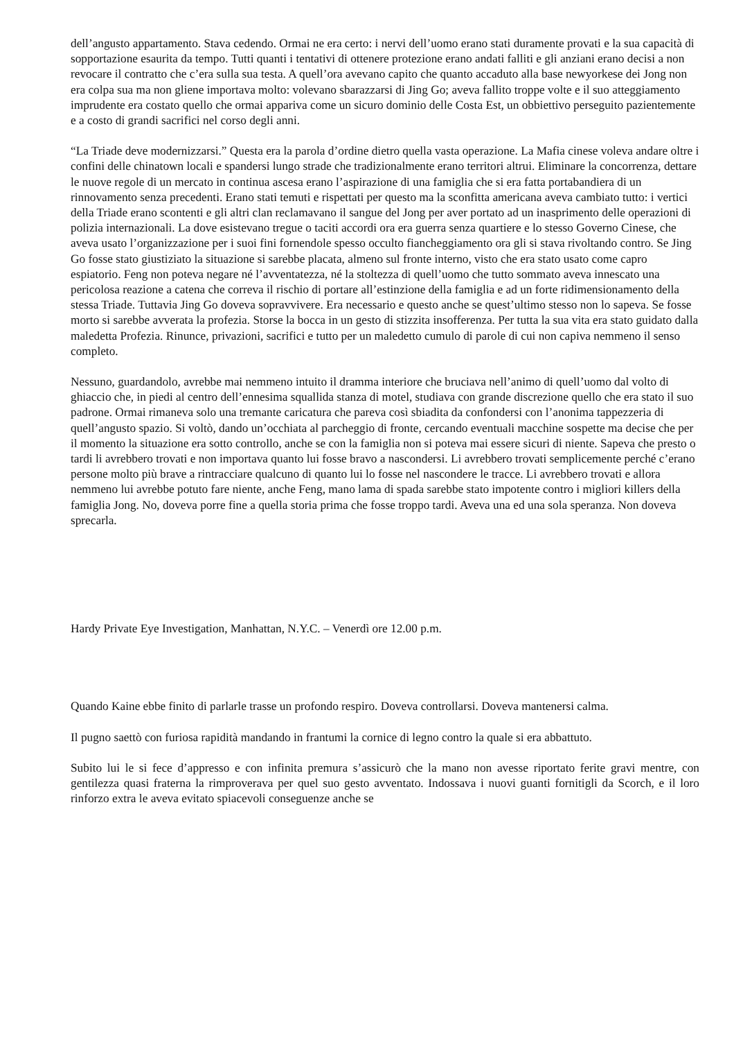dell’angusto appartamento. Stava cedendo. Ormai ne era certo: i nervi dell’uomo erano stati duramente provati e la sua capacità di sopportazione esaurita da tempo. Tutti quanti i tentativi di ottenere protezione erano andati falliti e gli anziani erano decisi a non revocare il contratto che c’era sulla sua testa. A quell’ora avevano capito che quanto accaduto alla base newyorkese dei Jong non era colpa sua ma non gliene importava molto: volevano sbarazzarsi di Jing Go; aveva fallito troppe volte e il suo atteggiamento imprudente era costato quello che ormai appariva come un sicuro dominio delle Costa Est, un obbiettivo perseguito pazientemente e a costo di grandi sacrifici nel corso degli anni.
“La Triade deve modernizzarsi.” Questa era la parola d’ordine dietro quella vasta operazione. La Mafia cinese voleva andare oltre i confini delle chinatown locali e spandersi lungo strade che tradizionalmente erano territori altrui. Eliminare la concorrenza, dettare le nuove regole di un mercato in continua ascesa erano l’aspirazione di una famiglia che si era fatta portabandiera di un rinnovamento senza precedenti. Erano stati temuti e rispettati per questo ma la sconfitta americana aveva cambiato tutto: i vertici della Triade erano scontenti e gli altri clan reclamavano il sangue del Jong per aver portato ad un inasprimento delle operazioni di polizia internazionali. La dove esistevano tregue o taciti accordi ora era guerra senza quartiere e lo stesso Governo Cinese, che aveva usato l’organizzazione per i suoi fini fornendole spesso occulto fiancheggiamento ora gli si stava rivoltando contro. Se Jing Go fosse stato giustiziato la situazione si sarebbe placata, almeno sul fronte interno, visto che era stato usato come capro espiatorio. Feng non poteva negare né l’avventatezza, né la stoltezza di quell’uomo che tutto sommato aveva innescato una pericolosa reazione a catena che correva il rischio di portare all’estinzione della famiglia e ad un forte ridimensionamento della stessa Triade. Tuttavia Jing Go doveva sopravvivere. Era necessario e questo anche se quest’ultimo stesso non lo sapeva. Se fosse morto si sarebbe avverata la profezia. Storse la bocca in un gesto di stizzita insofferenza. Per tutta la sua vita era stato guidato dalla maledetta Profezia. Rinunce, privazioni, sacrifici e tutto per un maledetto cumulo di parole di cui non capiva nemmeno il senso completo.
Nessuno, guardandolo, avrebbe mai nemmeno intuito il dramma interiore che bruciava nell’animo di quell’uomo dal volto di ghiaccio che, in piedi al centro dell’ennesima squallida stanza di motel, studiava con grande discrezione quello che era stato il suo padrone. Ormai rimaneva solo una tremante caricatura che pareva così sbiadita da confondersi con l’anonima tappezzeria di quell’angusto spazio. Si voltò, dando un’occhiata al parcheggio di fronte, cercando eventuali macchine sospette ma decise che per il momento la situazione era sotto controllo, anche se con la famiglia non si poteva mai essere sicuri di niente. Sapeva che presto o tardi li avrebbero trovati e non importava quanto lui fosse bravo a nascondersi. Li avrebbero trovati semplicemente perché c’erano persone molto più brave a rintracciare qualcuno di quanto lui lo fosse nel nascondere le tracce. Li avrebbero trovati e allora nemmeno lui avrebbe potuto fare niente, anche Feng, mano lama di spada sarebbe stato impotente contro i migliori killers della famiglia Jong. No, doveva porre fine a quella storia prima che fosse troppo tardi. Aveva una ed una sola speranza. Non doveva sprecarla.
Hardy Private Eye Investigation, Manhattan, N.Y.C. – Venerdì ore 12.00 p.m.
Quando Kaine ebbe finito di parlarle trasse un profondo respiro. Doveva controllarsi. Doveva mantenersi calma.
Il pugno saettò con furiosa rapidità mandando in frantumi la cornice di legno contro la quale si era abbattuto.
Subito lui le si fece d’appresso e con infinita premura s’assicurò che la mano non avesse riportato ferite gravi mentre, con gentilezza quasi fraterna la rimproverava per quel suo gesto avventato. Indossava i nuovi guanti fornitigli da Scorch, e il loro rinforzo extra le aveva evitato spiacevoli conseguenze anche se